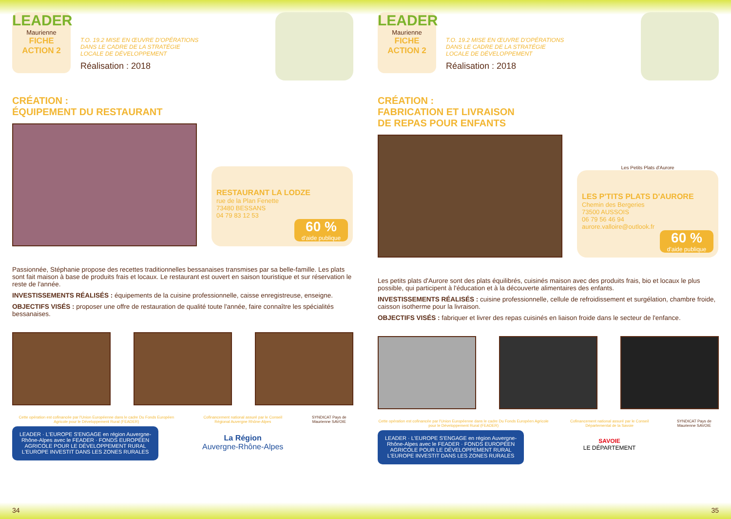LEADER
Maurienne
FICHE
ACTION 2
T.O. 19.2 MISE EN ŒUVRE D'OPÉRATIONS DANS LE CADRE DE LA STRATÉGIE LOCALE DE DÉVELOPPEMENT
Réalisation : 2018
CRÉATION :
ÉQUIPEMENT DU RESTAURANT
RESTAURANT LA LODZE
rue de la Plan Fenette
73480 BESSANS
04 79 83 12 53
60 %
d'aide publique
Passionnée, Stéphanie propose des recettes traditionnelles bessanaises transmises par sa belle-famille. Les plats sont fait maison à base de produits frais et locaux. Le restaurant est ouvert en saison touristique et sur réservation le reste de l'année.
INVESTISSEMENTS RÉALISÉS : équipements de la cuisine professionnelle, caisse enregistreuse, enseigne.
OBJECTIFS VISÉS : proposer une offre de restauration de qualité toute l'année, faire connaître les spécialités bessanaises.
Cette opération est cofinancée par l'Union Européenne dans le cadre Du Fonds Européen Agricole pour le Développement Rural (FEADER)
LEADER · L'EUROPE S'ENGAGE en région Auvergne-Rhône-Alpes avec le FEADER · FONDS EUROPÉEN AGRICOLE POUR LE DÉVELOPPEMENT RURAL L'EUROPE INVESTIT DANS LES ZONES RURALES
Cofinancement national assuré par le Conseil Régional Auvergne Rhône-Alpes
La Région
Auvergne-Rhône-Alpes
SYNDICAT Pays de Maurienne SAVOIE
34
LEADER
Maurienne
FICHE
ACTION 2
T.O. 19.2 MISE EN ŒUVRE D'OPÉRATIONS DANS LE CADRE DE LA STRATÉGIE LOCALE DE DÉVELOPPEMENT
Réalisation : 2018
CRÉATION :
FABRICATION ET LIVRAISON
DE REPAS POUR ENFANTS
Les Petits Plats d'Aurore
LES P'TITS PLATS D'AURORE
Chemin des Bergeries
73500 AUSSOIS
06 79 56 46 94
aurore.valloire@outlook.fr
60 %
d'aide publique
Les petits plats d'Aurore sont des plats équilibrés, cuisinés maison avec des produits frais, bio et locaux le plus possible, qui participent à l'éducation et à la découverte alimentaires des enfants.
INVESTISSEMENTS RÉALISÉS : cuisine professionnelle, cellule de refroidissement et surgélation, chambre froide, caisson isotherme pour la livraison.
OBJECTIFS VISÉS : fabriquer et livrer des repas cuisinés en liaison froide dans le secteur de l'enfance.
Cette opération est cofinancée par l'Union Européenne dans le cadre Du Fonds Européen Agricole pour le Développement Rural (FEADER)
LEADER · L'EUROPE S'ENGAGE en région Auvergne-Rhône-Alpes avec le FEADER · FONDS EUROPÉEN AGRICOLE POUR LE DÉVELOPPEMENT RURAL L'EUROPE INVESTIT DANS LES ZONES RURALES
Cofinancement national assuré par le Conseil Départemental de la Savoie
SAVOIE
LE DÉPARTEMENT
SYNDICAT Pays de Maurienne SAVOIE
35